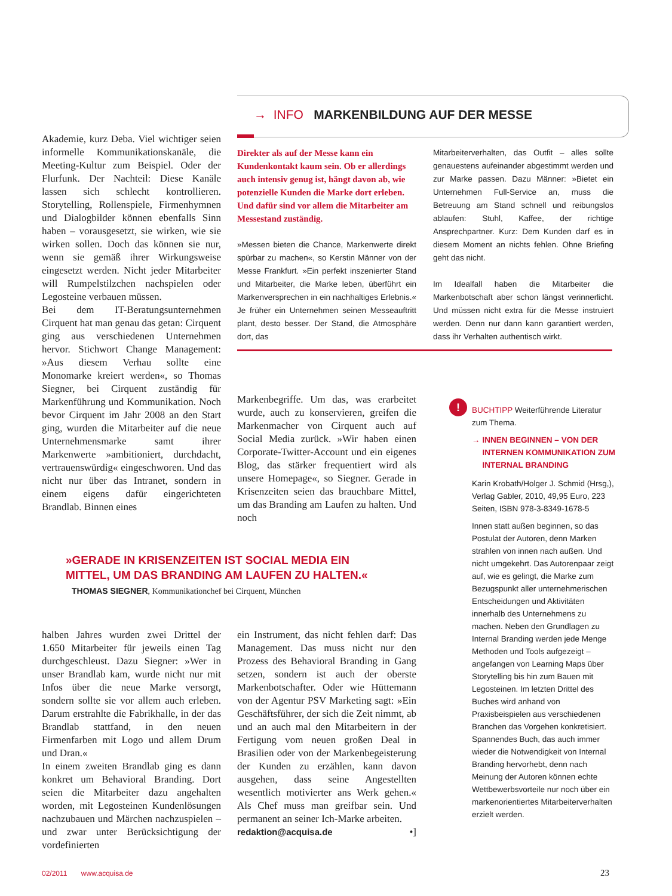→ INFO MARKENBILDUNG AUF DER MESSE
Akademie, kurz Deba. Viel wichtiger seien informelle Kommunikationskanäle, die Meeting-Kultur zum Beispiel. Oder der Flurfunk. Der Nachteil: Diese Kanäle lassen sich schlecht kontrollieren. Storytelling, Rollenspiele, Firmenhymnen und Dialogbilder können ebenfalls Sinn haben – vorausgesetzt, sie wirken, wie sie wirken sollen. Doch das können sie nur, wenn sie gemäß ihrer Wirkungsweise eingesetzt werden. Nicht jeder Mitarbeiter will Rumpelstilzchen nachspielen oder Legosteine verbauen müssen.
Bei dem IT-Beratungsunternehmen Cirquent hat man genau das getan: Cirquent ging aus verschiedenen Unternehmen hervor. Stichwort Change Management: »Aus diesem Verhau sollte eine Monomarke kreiert werden«, so Thomas Siegner, bei Cirquent zuständig für Markenführung und Kommunikation. Noch bevor Cirquent im Jahr 2008 an den Start ging, wurden die Mitarbeiter auf die neue Unternehmensmarke samt ihrer Markenwerte »ambitioniert, durchdacht, vertrauenswürdig« eingeschworen. Und das nicht nur über das Intranet, sondern in einem eigens dafür eingerichteten Brandlab. Binnen eines
Direkter als auf der Messe kann ein Kundenkontakt kaum sein. Ob er allerdings auch intensiv genug ist, hängt davon ab, wie potenzielle Kunden die Marke dort erleben. Und dafür sind vor allem die Mitarbeiter am Messestand zuständig.
»Messen bieten die Chance, Markenwerte direkt spürbar zu machen«, so Kerstin Männer von der Messe Frankfurt. »Ein perfekt inszenierter Stand und Mitarbeiter, die Marke leben, überführt ein Markenversprechen in ein nachhaltiges Erlebnis.« Je früher ein Unternehmen seinen Messeauftritt plant, desto besser. Der Stand, die Atmosphäre dort, das
Mitarbeiterverhalten, das Outfit – alles sollte genauestens aufeinander abgestimmt werden und zur Marke passen. Dazu Männer: »Bietet ein Unternehmen Full-Service an, muss die Betreuung am Stand schnell und reibungslos ablaufen: Stuhl, Kaffee, der richtige Ansprechpartner. Kurz: Dem Kunden darf es in diesem Moment an nichts fehlen. Ohne Briefing geht das nicht.
Im Idealfall haben die Mitarbeiter die Markenbotschaft aber schon längst verinnerlicht. Und müssen nicht extra für die Messe instruiert werden. Denn nur dann kann garantiert werden, dass ihr Verhalten authentisch wirkt.
Markenbegriffe. Um das, was erarbeitet wurde, auch zu konservieren, greifen die Markenmacher von Cirquent auch auf Social Media zurück. »Wir haben einen Corporate-Twitter-Account und ein eigenes Blog, das stärker frequentiert wird als unsere Homepage«, so Siegner. Gerade in Krisenzeiten seien das brauchbare Mittel, um das Branding am Laufen zu halten. Und noch
»GERADE IN KRISENZEITEN IST SOCIAL MEDIA EIN MITTEL, UM DAS BRANDING AM LAUFEN ZU HALTEN.«
THOMAS SIEGNER, Kommunikationchef bei Cirquent, München
halben Jahres wurden zwei Drittel der 1.650 Mitarbeiter für jeweils einen Tag durchgeschleust. Dazu Siegner: »Wer in unser Brandlab kam, wurde nicht nur mit Infos über die neue Marke versorgt, sondern sollte sie vor allem auch erleben. Darum erstrahlte die Fabrikhalle, in der das Brandlab stattfand, in den neuen Firmenfarben mit Logo und allem Drum und Dran.«
In einem zweiten Brandlab ging es dann konkret um Behavioral Branding. Dort seien die Mitarbeiter dazu angehalten worden, mit Legosteinen Kundenlösungen nachzubauen und Märchen nachzuspielen – und zwar unter Berücksichtigung der vordefinierten
ein Instrument, das nicht fehlen darf: Das Management. Das muss nicht nur den Prozess des Behavioral Branding in Gang setzen, sondern ist auch der oberste Markenbotschafter. Oder wie Hüttemann von der Agentur PSV Marketing sagt: »Ein Geschäftsführer, der sich die Zeit nimmt, ab und an auch mal den Mitarbeitern in der Fertigung vom neuen großen Deal in Brasilien oder von der Markenbegeisterung der Kunden zu erzählen, kann davon ausgehen, dass seine Angestellten wesentlich motivierter ans Werk gehen.« Als Chef muss man greifbar sein. Und permanent an seiner Ich-Marke arbeiten.
redaktion@acquisa.de •]
!
BUCHTIPP Weiterführende Literatur zum Thema.
→ INNEN BEGINNEN – VON DER INTERNEN KOMMUNIKATION ZUM INTERNAL BRANDING
Karin Krobath/Holger J. Schmid (Hrsg,), Verlag Gabler, 2010, 49,95 Euro, 223 Seiten, ISBN 978-3-8349-1678-5
Innen statt außen beginnen, so das Postulat der Autoren, denn Marken strahlen von innen nach außen. Und nicht umgekehrt. Das Autorenpaar zeigt auf, wie es gelingt, die Marke zum Bezugspunkt aller unternehmerischen Entscheidungen und Aktivitäten innerhalb des Unternehmens zu machen. Neben den Grundlagen zu Internal Branding werden jede Menge Methoden und Tools aufgezeigt – angefangen von Learning Maps über Storytelling bis hin zum Bauen mit Legosteinen. Im letzten Drittel des Buches wird anhand von Praxisbeispielen aus verschiedenen Branchen das Vorgehen konkretisiert. Spannendes Buch, das auch immer wieder die Notwendigkeit von Internal Branding hervorhebt, denn nach Meinung der Autoren können echte Wettbewerbsvorteile nur noch über ein markenorientiertes Mitarbeiterverhalten erzielt werden.
02/2011 www.acquisa.de 23